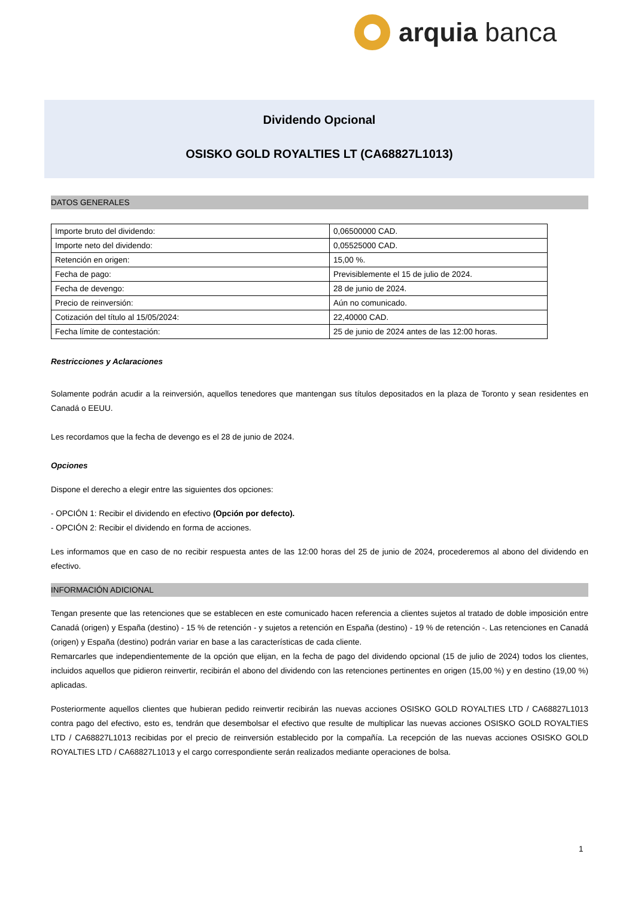arquia banca
Dividendo Opcional
OSISKO GOLD ROYALTIES LT (CA68827L1013)
DATOS GENERALES
| Importe bruto del dividendo: | 0,06500000 CAD. |
| Importe neto del dividendo: | 0,05525000 CAD. |
| Retención en origen: | 15,00 %. |
| Fecha de pago: | Previsiblemente el 15 de julio de 2024. |
| Fecha de devengo: | 28 de junio de 2024. |
| Precio de reinversión: | Aún no comunicado. |
| Cotización del título al 15/05/2024: | 22,40000 CAD. |
| Fecha límite de contestación: | 25 de junio de 2024 antes de las 12:00 horas. |
Restricciones y Aclaraciones
Solamente podrán acudir a la reinversión, aquellos tenedores que mantengan sus títulos depositados en la plaza de Toronto y sean residentes en Canadá o EEUU.
Les recordamos que la fecha de devengo es el 28 de junio de 2024.
Opciones
Dispone el derecho a elegir entre las siguientes dos opciones:
- OPCIÓN 1: Recibir el dividendo en efectivo (Opción por defecto).
- OPCIÓN 2: Recibir el dividendo en forma de acciones.
Les informamos que en caso de no recibir respuesta antes de las 12:00 horas del 25 de junio de 2024, procederemos al abono del dividendo en efectivo.
INFORMACIÓN ADICIONAL
Tengan presente que las retenciones que se establecen en este comunicado hacen referencia a clientes sujetos al tratado de doble imposición entre Canadá (origen) y España (destino) - 15 % de retención - y sujetos a retención en España (destino) - 19 % de retención -. Las retenciones en Canadá (origen) y España (destino) podrán variar en base a las características de cada cliente.
Remarcarles que independientemente de la opción que elijan, en la fecha de pago del dividendo opcional (15 de julio de 2024) todos los clientes, incluidos aquellos que pidieron reinvertir, recibirán el abono del dividendo con las retenciones pertinentes en origen (15,00 %) y en destino (19,00 %) aplicadas.
Posteriormente aquellos clientes que hubieran pedido reinvertir recibirán las nuevas acciones OSISKO GOLD ROYALTIES LTD / CA68827L1013 contra pago del efectivo, esto es, tendrán que desembolsar el efectivo que resulte de multiplicar las nuevas acciones OSISKO GOLD ROYALTIES LTD / CA68827L1013 recibidas por el precio de reinversión establecido por la compañía. La recepción de las nuevas acciones OSISKO GOLD ROYALTIES LTD / CA68827L1013 y el cargo correspondiente serán realizados mediante operaciones de bolsa.
1